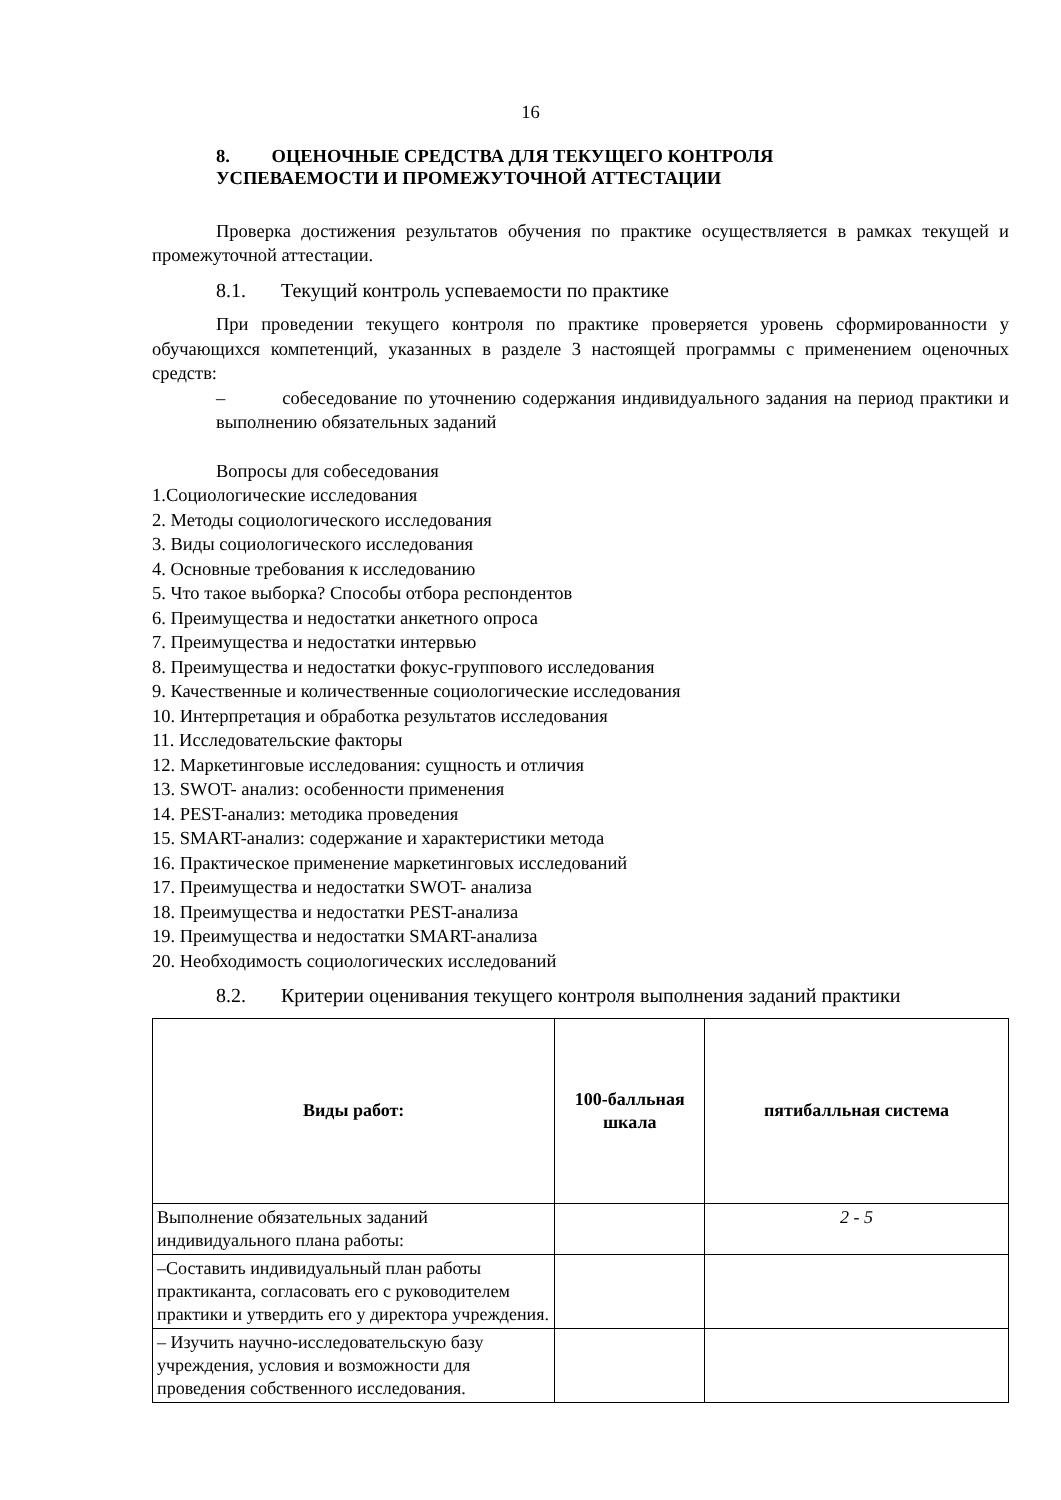16
8. ОЦЕНОЧНЫЕ СРЕДСТВА ДЛЯ ТЕКУЩЕГО КОНТРОЛЯ
УСПЕВАЕМОСТИ И ПРОМЕЖУТОЧНОЙ АТТЕСТАЦИИ
Проверка достижения результатов обучения по практике осуществляется в рамках текущей и промежуточной аттестации.
8.1. Текущий контроль успеваемости по практике
При проведении текущего контроля по практике проверяется уровень сформированности у обучающихся компетенций, указанных в разделе 3 настоящей программы с применением оценочных средств:
– собеседование по уточнению содержания индивидуального задания на период практики и выполнению обязательных заданий
Вопросы для собеседования
1.Социологические исследования
2. Методы социологического исследования
3. Виды социологического исследования
4. Основные требования к исследованию
5. Что такое выборка? Способы отбора респондентов
6. Преимущества и недостатки анкетного опроса
7. Преимущества и недостатки интервью
8. Преимущества и недостатки фокус-группового исследования
9. Качественные и количественные социологические исследования
10. Интерпретация и обработка результатов исследования
11. Исследовательские факторы
12. Маркетинговые исследования: сущность и отличия
13. SWOT- анализ: особенности применения
14. PEST-анализ: методика проведения
15. SMART-анализ: содержание и характеристики метода
16. Практическое применение маркетинговых исследований
17. Преимущества и недостатки SWOT- анализа
18. Преимущества и недостатки PEST-анализа
19. Преимущества и недостатки SMART-анализа
20. Необходимость социологических исследований
8.2. Критерии оценивания текущего контроля выполнения заданий практики
| Виды работ: | 100-балльная шкала | пятибалльная система |
| --- | --- | --- |
| Выполнение обязательных заданий индивидуального плана работы: | | 2 - 5 |
| –Составить индивидуальный план работы практиканта, согласовать его с руководителем практики и утвердить его у директора учреждения. | | |
| – Изучить научно-исследовательскую базу учреждения, условия и возможности для проведения собственного исследования. | | |